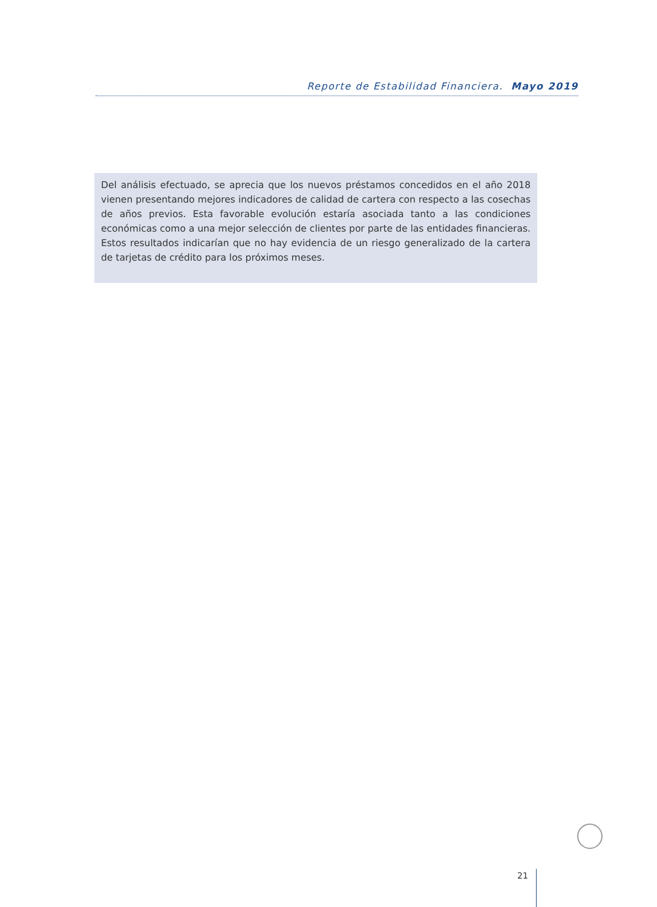Reporte de Estabilidad Financiera. Mayo 2019
Del análisis efectuado, se aprecia que los nuevos préstamos concedidos en el año 2018 vienen presentando mejores indicadores de calidad de cartera con respecto a las cosechas de años previos. Esta favorable evolución estaría asociada tanto a las condiciones económicas como a una mejor selección de clientes por parte de las entidades financieras. Estos resultados indicarían que no hay evidencia de un riesgo generalizado de la cartera de tarjetas de crédito para los próximos meses.
21